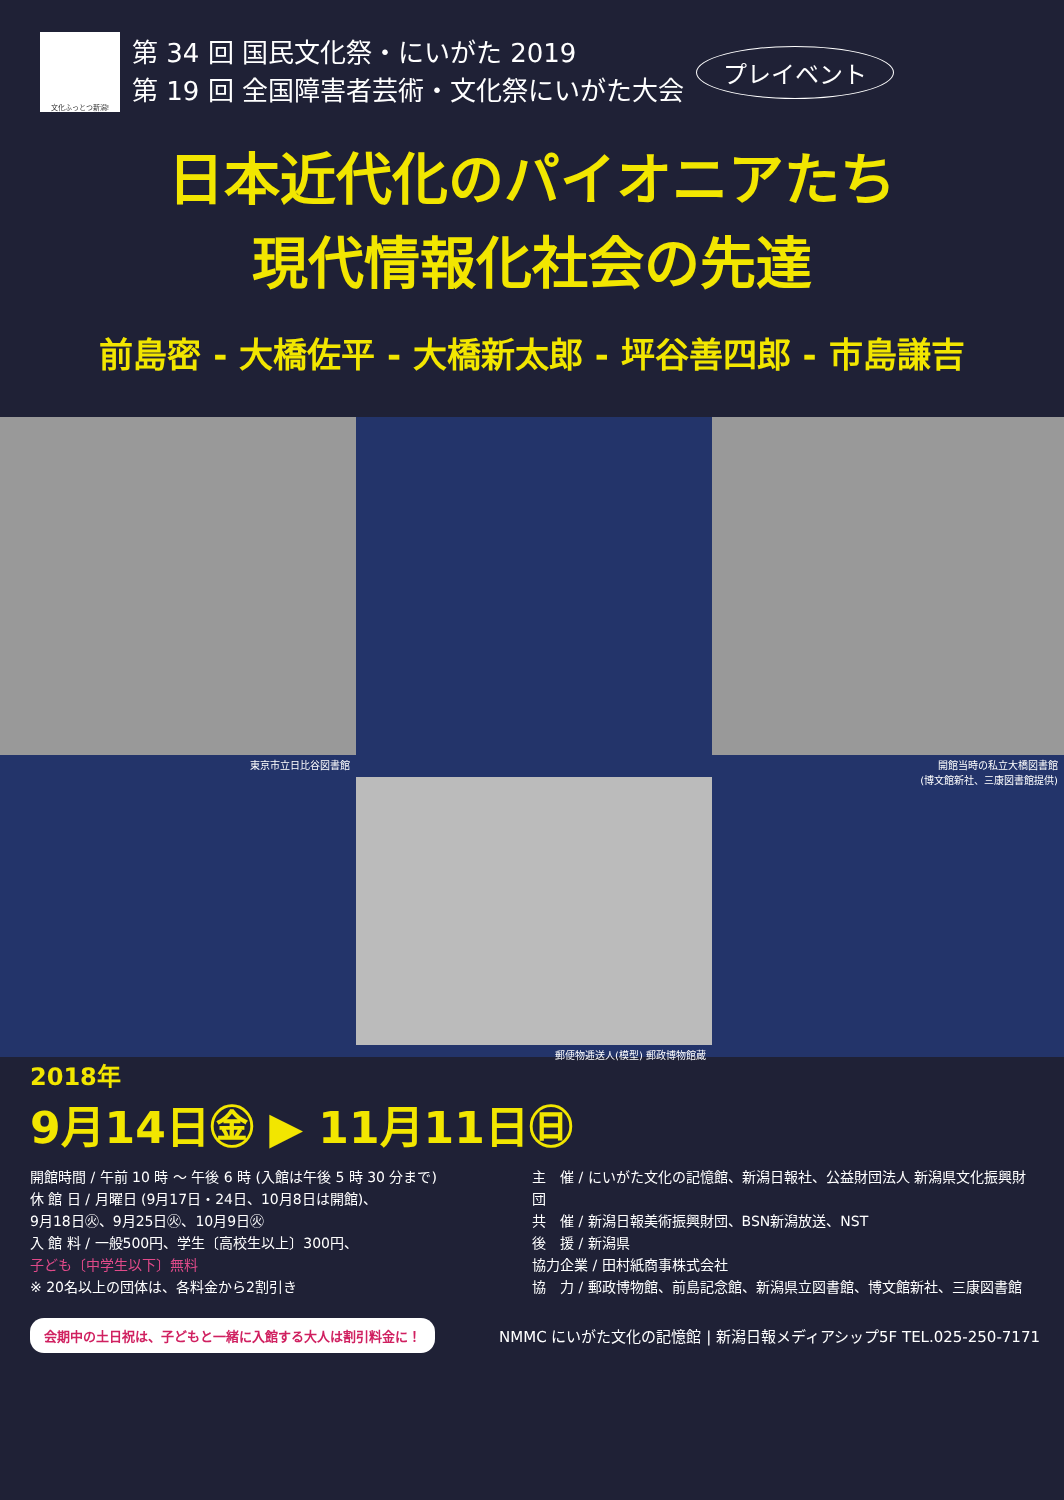文化ふっとつ新潟!
第 34 回 国民文化祭・にいがた 2019
第 19 回 全国障害者芸術・文化祭にいがた大会
プレイベント
日本近代化のパイオニアたち
現代情報化社会の先達
前島密 - 大橋佐平 - 大橋新太郎 - 坪谷善四郎 - 市島謙吉
東京市立日比谷図書館
開館当時の私立大橋図書館
(博文館新社、三康図書館提供)
郵便物逓送人(模型) 郵政博物館蔵
2018年
9月14日㊎ ▶ 11月11日㊐
開館時間 / 午前 10 時 〜 午後 6 時 (入館は午後 5 時 30 分まで)
休 館 日 / 月曜日 (9月17日・24日、10月8日は開館)、
9月18日㊋、9月25日㊋、10月9日㊋
入 館 料 / 一般500円、学生〔高校生以上〕300円、
子ども〔中学生以下〕無料
※ 20名以上の団体は、各料金から2割引き
主　催 / にいがた文化の記憶館、新潟日報社、公益財団法人 新潟県文化振興財団
共　催 / 新潟日報美術振興財団、BSN新潟放送、NST
後　援 / 新潟県
協力企業 / 田村紙商事株式会社
協　力 / 郵政博物館、前島記念館、新潟県立図書館、博文館新社、三康図書館
会期中の土日祝は、子どもと一緒に入館する大人は割引料金に！ NMMC にいがた文化の記憶館 | 新潟日報メディアシップ5F TEL.025-250-7171